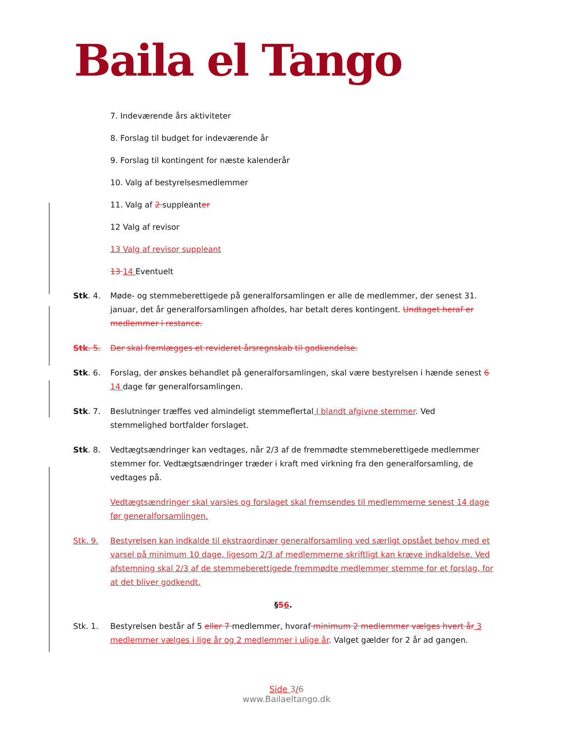Baila el Tango
7. Indeværende års aktiviteter
8. Forslag til budget for indeværende år
9. Forslag til kontingent for næste kalenderår
10. Valg af bestyrelsesmedlemmer
11. Valg af 2 suppleanter
12 Valg af revisor
13 Valg af revisor suppleant
13 14 Eventuelt
Stk. 4. Møde- og stemmeberettigede på generalforsamlingen er alle de medlemmer, der senest 31. januar, det år generalforsamlingen afholdes, har betalt deres kontingent. Undtaget heraf er medlemmer i restance.
Stk. 5. Der skal fremlægges et revideret årsregnskab til godkendelse.
Stk. 6. Forslag, der ønskes behandlet på generalforsamlingen, skal være bestyrelsen i hænde senest 6 14 dage før generalforsamlingen.
Stk. 7. Beslutninger træffes ved almindeligt stemmeflertal I blandt afgivne stemmer. Ved stemmelighed bortfalder forslaget.
Stk. 8. Vedtægtsændringer kan vedtages, når 2/3 af de fremmødte stemmeberettigede medlemmer stemmer for. Vedtægtsændringer træder i kraft med virkning fra den generalforsamling, de vedtages på.
Vedtægtsændringer skal varsles og forslaget skal fremsendes til medlemmerne senest 14 dage før generalforsamlingen.
Stk. 9. Bestyrelsen kan indkalde til ekstraordinær generalforsamling ved særligt opstået behov med et varsel på minimum 10 dage, ligesom 2/3 af medlemmerne skriftligt kan kræve indkaldelse. Ved afstemning skal 2/3 af de stemmeberettigede fremmødte medlemmer stemme for et forslag, for at det bliver godkendt.
§56.
Stk. 1. Bestyrelsen består af 5 eller 7 medlemmer, hvoraf minimum 2 medlemmer vælges hvert år 3 medlemmer vælges i lige år og 2 medlemmer i ulige år. Valget gælder for 2 år ad gangen.
Side 3/6
www.Bailaeltango.dk